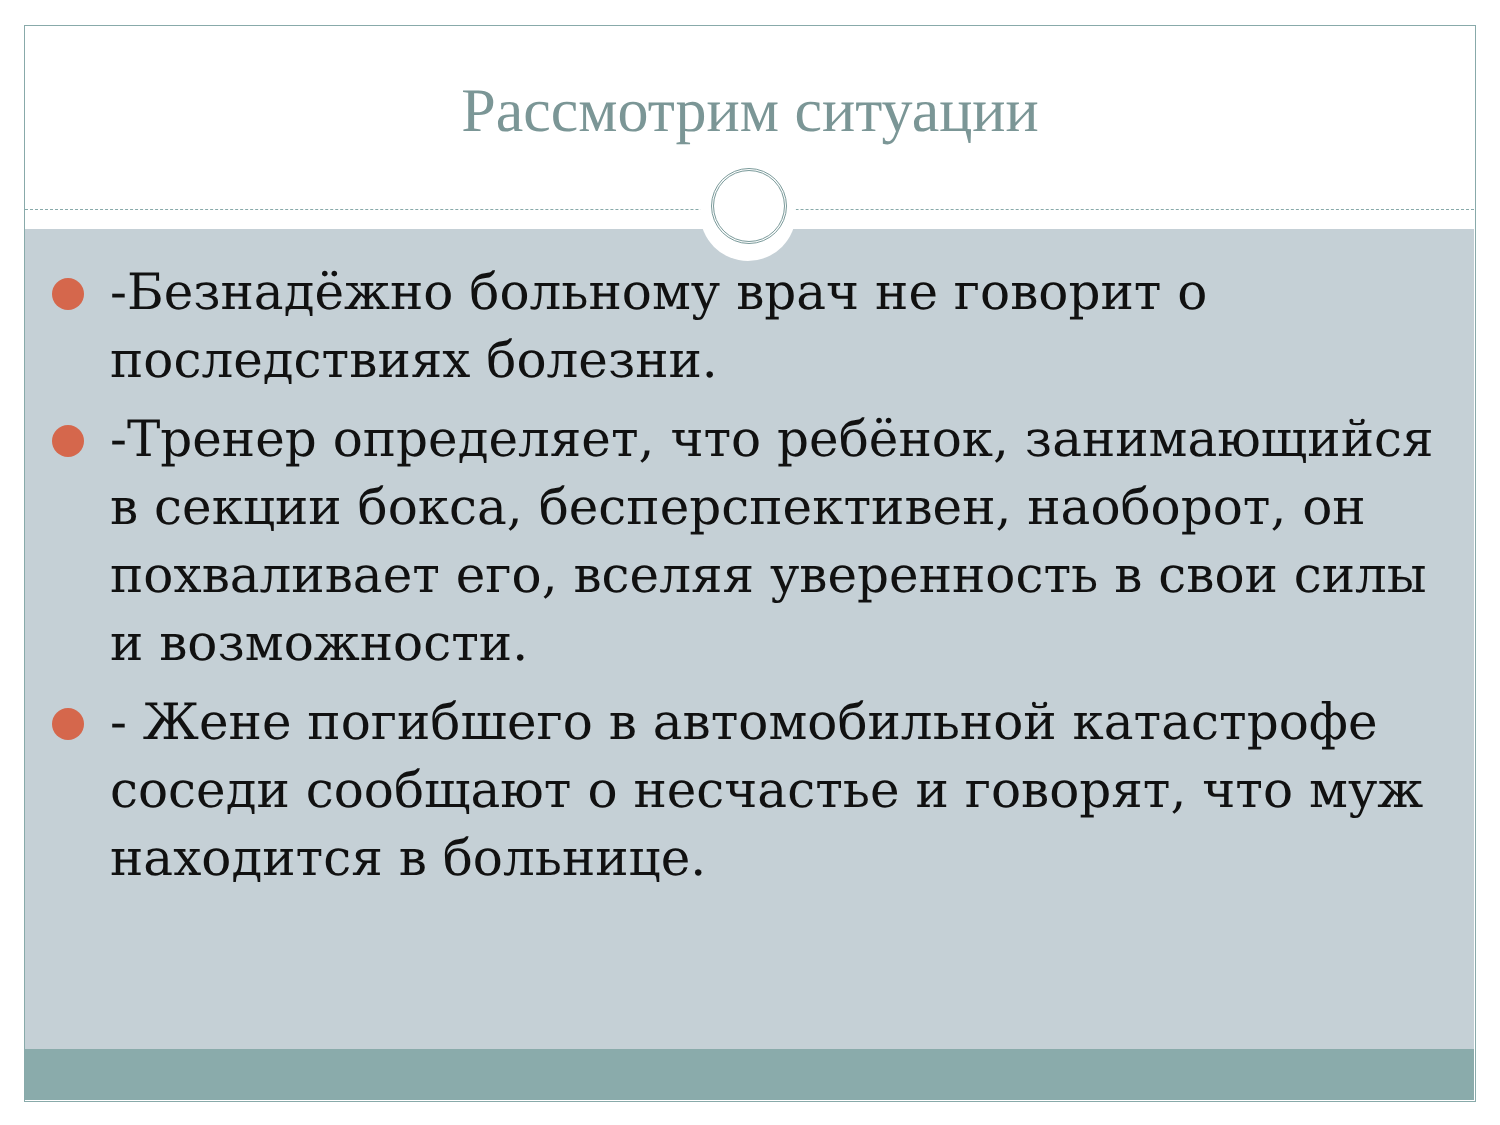Рассмотрим ситуации
-Безнадёжно больному врач не говорит о последствиях болезни.
-Тренер определяет, что ребёнок, занимающийся в секции бокса, бесперспективен, наоборот, он похваливает его, вселяя уверенность в свои силы и возможности.
- Жене погибшего в автомобильной катастрофе соседи сообщают о несчастье и говорят, что муж находится в больнице.